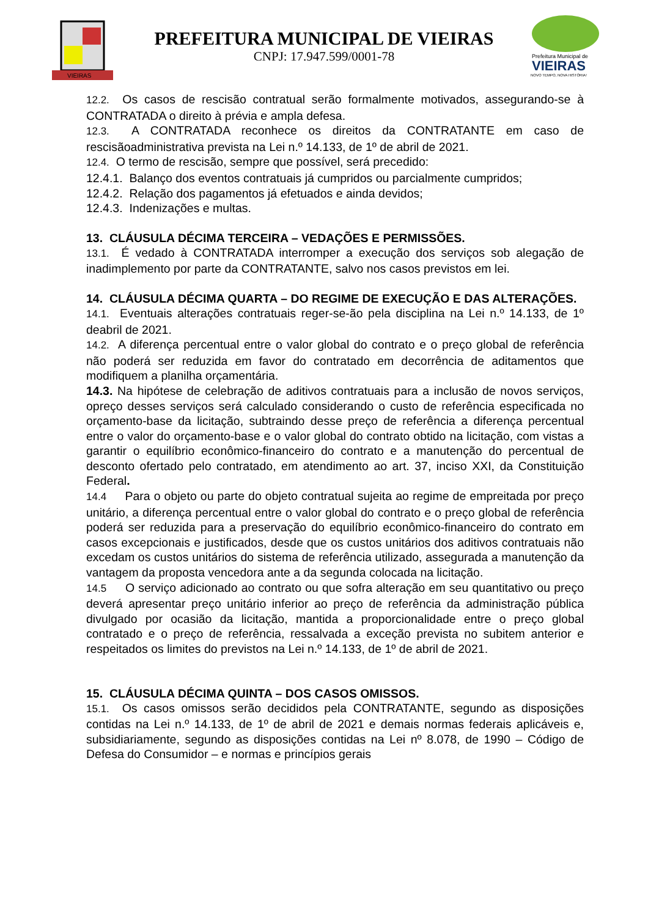VIEIRAS
PREFEITURA MUNICIPAL DE VIEIRAS
CNPJ: 17.947.599/0001-78
Prefeitura Municipal de
VIEIRAS
NOVO TEMPO, NOVA HISTÓRIA!
12.2. Os casos de rescisão contratual serão formalmente motivados, assegurando-se à CONTRATADA o direito à prévia e ampla defesa.
12.3. A CONTRATADA reconhece os direitos da CONTRATANTE em caso de rescisãoadministrativa prevista na Lei n.º 14.133, de 1º de abril de 2021.
12.4. O termo de rescisão, sempre que possível, será precedido:
12.4.1. Balanço dos eventos contratuais já cumpridos ou parcialmente cumpridos;
12.4.2. Relação dos pagamentos já efetuados e ainda devidos;
12.4.3. Indenizações e multas.
13. CLÁUSULA DÉCIMA TERCEIRA – VEDAÇÕES E PERMISSÕES.
13.1. É vedado à CONTRATADA interromper a execução dos serviços sob alegação de inadimplemento por parte da CONTRATANTE, salvo nos casos previstos em lei.
14. CLÁUSULA DÉCIMA QUARTA – DO REGIME DE EXECUÇÃO E DAS ALTERAÇÕES.
14.1. Eventuais alterações contratuais reger-se-ão pela disciplina na Lei n.º 14.133, de 1º deabril de 2021.
14.2. A diferença percentual entre o valor global do contrato e o preço global de referência não poderá ser reduzida em favor do contratado em decorrência de aditamentos que modifiquem a planilha orçamentária.
14.3. Na hipótese de celebração de aditivos contratuais para a inclusão de novos serviços, opreço desses serviços será calculado considerando o custo de referência especificada no orçamento-base da licitação, subtraindo desse preço de referência a diferença percentual entre o valor do orçamento-base e o valor global do contrato obtido na licitação, com vistas a garantir o equilíbrio econômico-financeiro do contrato e a manutenção do percentual de desconto ofertado pelo contratado, em atendimento ao art. 37, inciso XXI, da Constituição Federal.
14.4 Para o objeto ou parte do objeto contratual sujeita ao regime de empreitada por preço unitário, a diferença percentual entre o valor global do contrato e o preço global de referência poderá ser reduzida para a preservação do equilíbrio econômico-financeiro do contrato em casos excepcionais e justificados, desde que os custos unitários dos aditivos contratuais não excedam os custos unitários do sistema de referência utilizado, assegurada a manutenção da vantagem da proposta vencedora ante a da segunda colocada na licitação.
14.5 O serviço adicionado ao contrato ou que sofra alteração em seu quantitativo ou preço deverá apresentar preço unitário inferior ao preço de referência da administração pública divulgado por ocasião da licitação, mantida a proporcionalidade entre o preço global contratado e o preço de referência, ressalvada a exceção prevista no subitem anterior e respeitados os limites do previstos na Lei n.º 14.133, de 1º de abril de 2021.
15. CLÁUSULA DÉCIMA QUINTA – DOS CASOS OMISSOS.
15.1. Os casos omissos serão decididos pela CONTRATANTE, segundo as disposições contidas na Lei n.º 14.133, de 1º de abril de 2021 e demais normas federais aplicáveis e, subsidiariamente, segundo as disposições contidas na Lei nº 8.078, de 1990 – Código de Defesa do Consumidor – e normas e princípios gerais